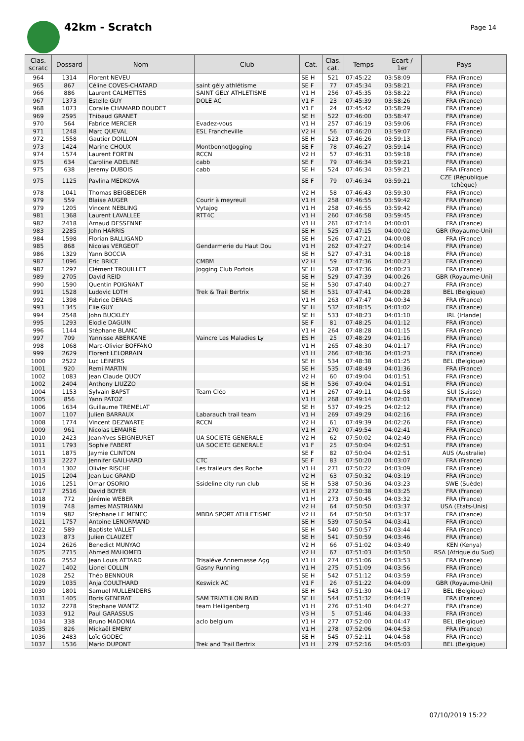42km - Scratch
Page 14
| Clas. scratc | Dossard | Nom | Club | Cat. | Clas. cat. | Temps | Ecart / 1er | Pays |
| --- | --- | --- | --- | --- | --- | --- | --- | --- |
| 964 | 1314 | Florent NEVEU | | SE H | 521 | 07:45:22 | 03:58:09 | FRA (France) |
| 965 | 867 | Céline COVES-CHATARD | saint gély athlétisme | SE F | 77 | 07:45:34 | 03:58:21 | FRA (France) |
| 966 | 886 | Laurent CALMETTES | SAINT GELY ATHLETISME | V1 H | 256 | 07:45:35 | 03:58:22 | FRA (France) |
| 967 | 1373 | Estelle GUY | DOLE AC | V1 F | 23 | 07:45:39 | 03:58:26 | FRA (France) |
| 968 | 1073 | Coralie CHAMARD BOUDET | | V1 F | 24 | 07:45:42 | 03:58:29 | FRA (France) |
| 969 | 2595 | Thibaud GRANET | | SE H | 522 | 07:46:00 | 03:58:47 | FRA (France) |
| 970 | 564 | Fabrice MERCIER | Evadez-vous | V1 H | 257 | 07:46:19 | 03:59:06 | FRA (France) |
| 971 | 1248 | Marc QUEVAL | ESL Francheville | V2 H | 56 | 07:46:20 | 03:59:07 | FRA (France) |
| 972 | 1558 | Gautier DOILLON | | SE H | 523 | 07:46:26 | 03:59:13 | FRA (France) |
| 973 | 1424 | Marine CHOUX | MontbonnotJogging | SE F | 78 | 07:46:27 | 03:59:14 | FRA (France) |
| 974 | 1574 | Laurent FORTIN | RCCN | V2 H | 57 | 07:46:31 | 03:59:18 | FRA (France) |
| 975 | 634 | Caroline ADELINE | cabb | SE F | 79 | 07:46:34 | 03:59:21 | FRA (France) |
| 975 | 638 | Jeremy DUBOIS | cabb | SE H | 524 | 07:46:34 | 03:59:21 | FRA (France) |
| 975 | 1125 | Pavlina MEDKOVA | | SE F | 79 | 07:46:34 | 03:59:21 | CZE (République tchèque) |
| 978 | 1041 | Thomas BEIGBEDER | | V2 H | 58 | 07:46:43 | 03:59:30 | FRA (France) |
| 979 | 559 | Blaise AUGER | Courir à meyreuil | V1 H | 258 | 07:46:55 | 03:59:42 | FRA (France) |
| 979 | 1205 | Vincent NEBLING | Vytajog | V1 H | 258 | 07:46:55 | 03:59:42 | FRA (France) |
| 981 | 1368 | Laurent LAVALLEE | RTT4C | V1 H | 260 | 07:46:58 | 03:59:45 | FRA (France) |
| 982 | 2418 | Arnaud DESSENNE | | V1 H | 261 | 07:47:14 | 04:00:01 | FRA (France) |
| 983 | 2285 | John HARRIS | | SE H | 525 | 07:47:15 | 04:00:02 | GBR (Royaume-Uni) |
| 984 | 1598 | Florian BALLIGAND | | SE H | 526 | 07:47:21 | 04:00:08 | FRA (France) |
| 985 | 868 | Nicolas VERGEOT | Gendarmerie du Haut Dou | V1 H | 262 | 07:47:27 | 04:00:14 | FRA (France) |
| 986 | 1329 | Yann BOCCIA | | SE H | 527 | 07:47:31 | 04:00:18 | FRA (France) |
| 987 | 1096 | Eric BRICE | CMBM | V2 H | 59 | 07:47:36 | 04:00:23 | FRA (France) |
| 987 | 1297 | Clément TROUILLET | Jogging Club Portois | SE H | 528 | 07:47:36 | 04:00:23 | FRA (France) |
| 989 | 2705 | David REID | | SE H | 529 | 07:47:39 | 04:00:26 | GBR (Royaume-Uni) |
| 990 | 1590 | Quentin POIGNANT | | SE H | 530 | 07:47:40 | 04:00:27 | FRA (France) |
| 991 | 1528 | Ludovic LOTH | Trek & Trail Bertrix | SE H | 531 | 07:47:41 | 04:00:28 | BEL (Belgique) |
| 992 | 1398 | Fabrice DENAIS | | V1 H | 263 | 07:47:47 | 04:00:34 | FRA (France) |
| 993 | 1345 | Elie GUY | | SE H | 532 | 07:48:15 | 04:01:02 | FRA (France) |
| 994 | 2548 | John BUCKLEY | | SE H | 533 | 07:48:23 | 04:01:10 | IRL (Irlande) |
| 995 | 1293 | Elodie DAGUIN | | SE F | 81 | 07:48:25 | 04:01:12 | FRA (France) |
| 996 | 1144 | Stéphane BLANC | | V1 H | 264 | 07:48:28 | 04:01:15 | FRA (France) |
| 997 | 709 | Yannisse ABERKANE | Vaincre Les Maladies Ly | ES H | 25 | 07:48:29 | 04:01:16 | FRA (France) |
| 998 | 1068 | Marc-Olivier BOFFANO | | V1 H | 265 | 07:48:30 | 04:01:17 | FRA (France) |
| 999 | 2629 | Florent LELORRAIN | | V1 H | 266 | 07:48:36 | 04:01:23 | FRA (France) |
| 1000 | 2522 | Luc LEINERS | | SE H | 534 | 07:48:38 | 04:01:25 | BEL (Belgique) |
| 1001 | 920 | Remi MARTIN | | SE H | 535 | 07:48:49 | 04:01:36 | FRA (France) |
| 1002 | 1083 | Jean Claude QUOY | | V2 H | 60 | 07:49:04 | 04:01:51 | FRA (France) |
| 1002 | 2404 | Anthony LIUZZO | | SE H | 536 | 07:49:04 | 04:01:51 | FRA (France) |
| 1004 | 1153 | Sylvain BAPST | Team Cléo | V1 H | 267 | 07:49:11 | 04:01:58 | SUI (Suisse) |
| 1005 | 856 | Yann PATOZ | | V1 H | 268 | 07:49:14 | 04:02:01 | FRA (France) |
| 1006 | 1634 | Guillaume TREMELAT | | SE H | 537 | 07:49:25 | 04:02:12 | FRA (France) |
| 1007 | 1107 | Julien BARRAUX | Labarauch trail team | V1 H | 269 | 07:49:29 | 04:02:16 | FRA (France) |
| 1008 | 1774 | Vincent DEZWARTE | RCCN | V2 H | 61 | 07:49:39 | 04:02:26 | FRA (France) |
| 1009 | 961 | Nicolas LEMAIRE | | V1 H | 270 | 07:49:54 | 04:02:41 | FRA (France) |
| 1010 | 2423 | Jean-Yves SEIGNEURET | UA SOCIETE GENERALE | V2 H | 62 | 07:50:02 | 04:02:49 | FRA (France) |
| 1011 | 1793 | Sophie FABERT | UA SOCIETE GENERALE | V1 F | 25 | 07:50:04 | 04:02:51 | FRA (France) |
| 1011 | 1875 | Jaymie CLINTON | | SE F | 82 | 07:50:04 | 04:02:51 | AUS (Australie) |
| 1013 | 2227 | Jennifer GAILHARD | CTC | SE F | 83 | 07:50:20 | 04:03:07 | FRA (France) |
| 1014 | 1302 | Olivier RISCHE | Les traileurs des Roche | V1 H | 271 | 07:50:22 | 04:03:09 | FRA (France) |
| 1015 | 1204 | Jean Luc GRAND | | V2 H | 63 | 07:50:32 | 04:03:19 | FRA (France) |
| 1016 | 1251 | Omar OSORIO | Ssideline city run club | SE H | 538 | 07:50:36 | 04:03:23 | SWE (Suède) |
| 1017 | 2516 | David BOYER | | V1 H | 272 | 07:50:38 | 04:03:25 | FRA (France) |
| 1018 | 772 | Jérémie WEBER | | V1 H | 273 | 07:50:45 | 04:03:32 | FRA (France) |
| 1019 | 748 | James MASTRIANNI | | V2 H | 64 | 07:50:50 | 04:03:37 | USA (Etats-Unis) |
| 1019 | 982 | Stéphane LE MENEC | MBDA SPORT ATHLETISME | V2 H | 64 | 07:50:50 | 04:03:37 | FRA (France) |
| 1021 | 1757 | Antoine LENORMAND | | SE H | 539 | 07:50:54 | 04:03:41 | FRA (France) |
| 1022 | 589 | Baptiste VALLET | | SE H | 540 | 07:50:57 | 04:03:44 | FRA (France) |
| 1023 | 873 | Julien CLAUZET | | SE H | 541 | 07:50:59 | 04:03:46 | FRA (France) |
| 1024 | 2626 | Benedict MUNYAO | | V2 H | 66 | 07:51:02 | 04:03:49 | KEN (Kenya) |
| 1025 | 2715 | Ahmed MAHOMED | | V2 H | 67 | 07:51:03 | 04:03:50 | RSA (Afrique du Sud) |
| 1026 | 2552 | Jean Louis ATTARD | Trisaléve Annemasse Agg | V1 H | 274 | 07:51:06 | 04:03:53 | FRA (France) |
| 1027 | 1402 | Lionel COLLIN | Gasny Running | V1 H | 275 | 07:51:09 | 04:03:56 | FRA (France) |
| 1028 | 252 | Théo BENNOUR | | SE H | 542 | 07:51:12 | 04:03:59 | FRA (France) |
| 1029 | 1035 | Anja COULTHARD | Keswick AC | V1 F | 26 | 07:51:22 | 04:04:09 | GBR (Royaume-Uni) |
| 1030 | 1801 | Samuel MULLENDERS | | SE H | 543 | 07:51:30 | 04:04:17 | BEL (Belgique) |
| 1031 | 1405 | Boris GENERAT | SAM TRIATHLON RAID | SE H | 544 | 07:51:32 | 04:04:19 | FRA (France) |
| 1032 | 2278 | Stephane WANTZ | team Heiligenberg | V1 H | 276 | 07:51:40 | 04:04:27 | FRA (France) |
| 1033 | 912 | Paul GARASSUS | | V3 H | 5 | 07:51:46 | 04:04:33 | FRA (France) |
| 1034 | 338 | Bruno MADONIA | aclo belgium | V1 H | 277 | 07:52:00 | 04:04:47 | BEL (Belgique) |
| 1035 | 826 | Mickaël EMERY | | V1 H | 278 | 07:52:06 | 04:04:53 | FRA (France) |
| 1036 | 2483 | Loïc GODEC | | SE H | 545 | 07:52:11 | 04:04:58 | FRA (France) |
| 1037 | 1536 | Mario DUPONT | Trek and Trail Bertrix | V1 H | 279 | 07:52:16 | 04:05:03 | BEL (Belgique) |
07/10/2019 15:22